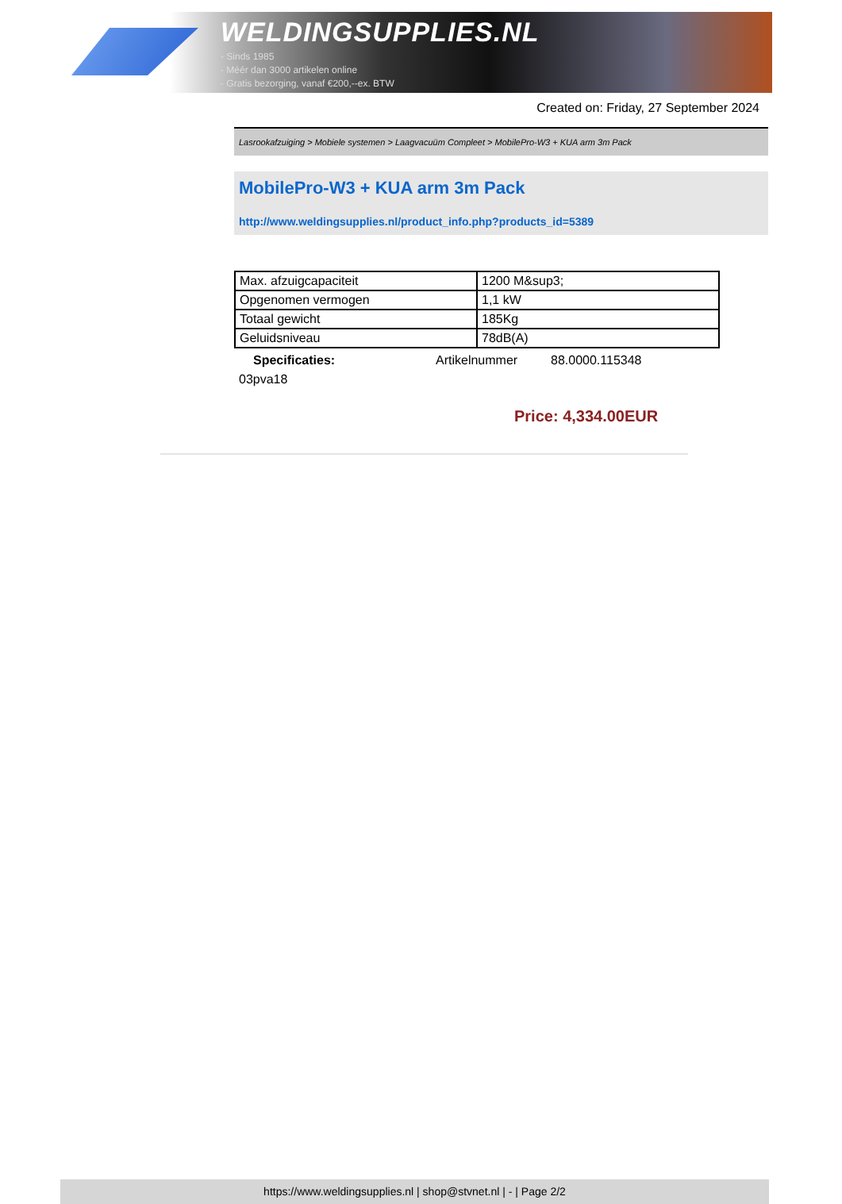WELDINGSUPPLIES.NL
- Sinds 1985
- Méér dan 3000 artikelen online
- Gratis bezorging, vanaf €200,--ex. BTW
Created on: Friday, 27 September 2024
Lasrookafzuiging > Mobiele systemen > Laagvacuüm Compleet > MobilePro-W3 + KUA arm 3m Pack
MobilePro-W3 + KUA arm 3m Pack
http://www.weldingsupplies.nl/product_info.php?products_id=5389
| Max. afzuigcapaciteit | 1200 M&sup3; |
| Opgenomen vermogen | 1,1 kW |
| Totaal gewicht | 185Kg |
| Geluidsniveau | 78dB(A) |
Specificaties: Artikelnummer 88.0000.115348
03pva18
Price: 4,334.00EUR
https://www.weldingsupplies.nl | shop@stvnet.nl | - | Page 2/2